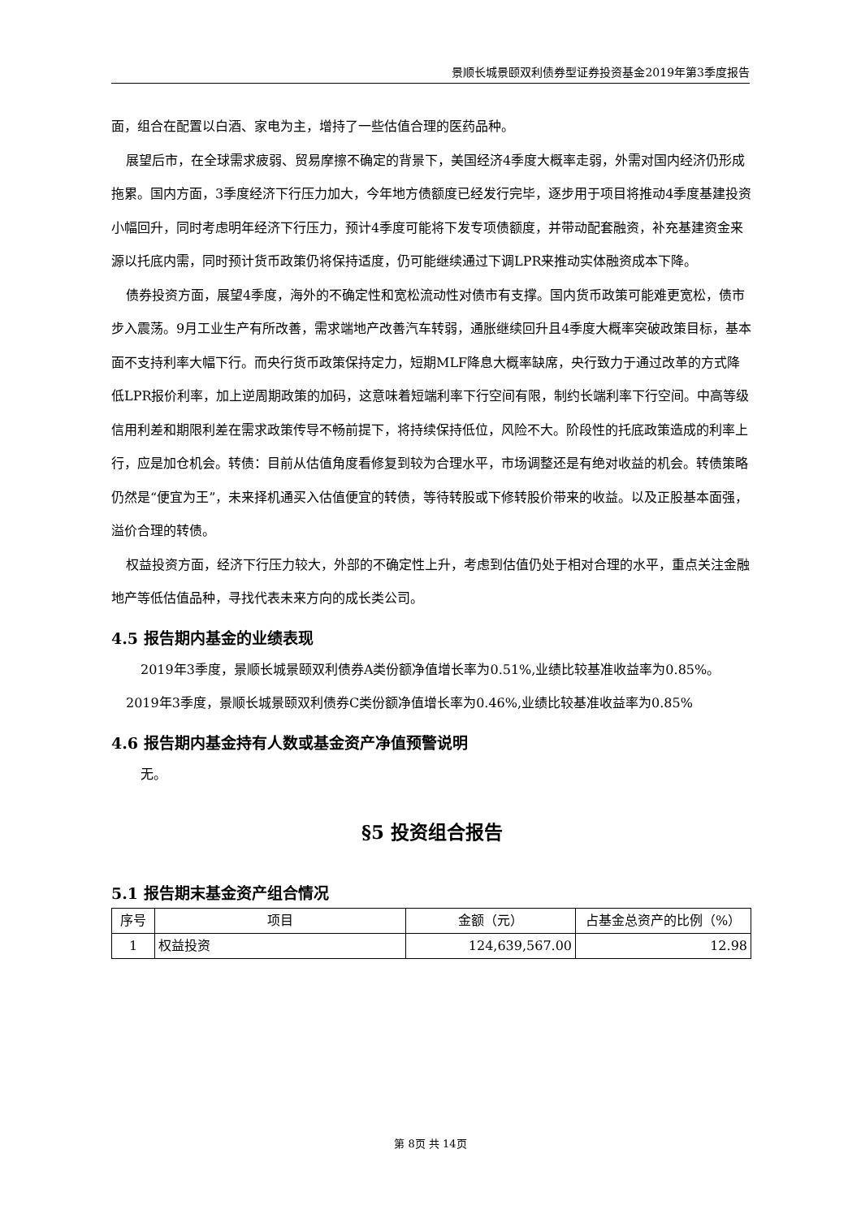景顺长城景颐双利债券型证券投资基金2019年第3季度报告
面，组合在配置以白酒、家电为主，增持了一些估值合理的医药品种。
展望后市，在全球需求疲弱、贸易摩擦不确定的背景下，美国经济4季度大概率走弱，外需对国内经济仍形成拖累。国内方面，3季度经济下行压力加大，今年地方债额度已经发行完毕，逐步用于项目将推动4季度基建投资小幅回升，同时考虑明年经济下行压力，预计4季度可能将下发专项债额度，并带动配套融资，补充基建资金来源以托底内需，同时预计货币政策仍将保持适度，仍可能继续通过下调LPR来推动实体融资成本下降。
债券投资方面，展望4季度，海外的不确定性和宽松流动性对债市有支撑。国内货币政策可能难更宽松，债市步入震荡。9月工业生产有所改善，需求端地产改善汽车转弱，通胀继续回升且4季度大概率突破政策目标，基本面不支持利率大幅下行。而央行货币政策保持定力，短期MLF降息大概率缺席，央行致力于通过改革的方式降低LPR报价利率，加上逆周期政策的加码，这意味着短端利率下行空间有限，制约长端利率下行空间。中高等级信用利差和期限利差在需求政策传导不畅前提下，将持续保持低位，风险不大。阶段性的托底政策造成的利率上行，应是加仓机会。转债：目前从估值角度看修复到较为合理水平，市场调整还是有绝对收益的机会。转债策略仍然是“便宜为王”，未来择机通买入估值便宜的转债，等待转股或下修转股价带来的收益。以及正股基本面强，溢价合理的转债。
权益投资方面，经济下行压力较大，外部的不确定性上升，考虑到估值仍处于相对合理的水平，重点关注金融地产等低估值品种，寻找代表未来方向的成长类公司。
4.5 报告期内基金的业绩表现
2019年3季度，景顺长城景颐双利债券A类份额净值增长率为0.51%,业绩比较基准收益率为0.85%。
2019年3季度，景顺长城景颐双利债券C类份额净值增长率为0.46%,业绩比较基准收益率为0.85%
4.6 报告期内基金持有人数或基金资产净值预警说明
无。
§5 投资组合报告
5.1 报告期末基金资产组合情况
| 序号 | 项目 | 金额（元） | 占基金总资产的比例（%） |
| --- | --- | --- | --- |
| 1 | 权益投资 | 124,639,567.00 | 12.98 |
第 8页 共 14页